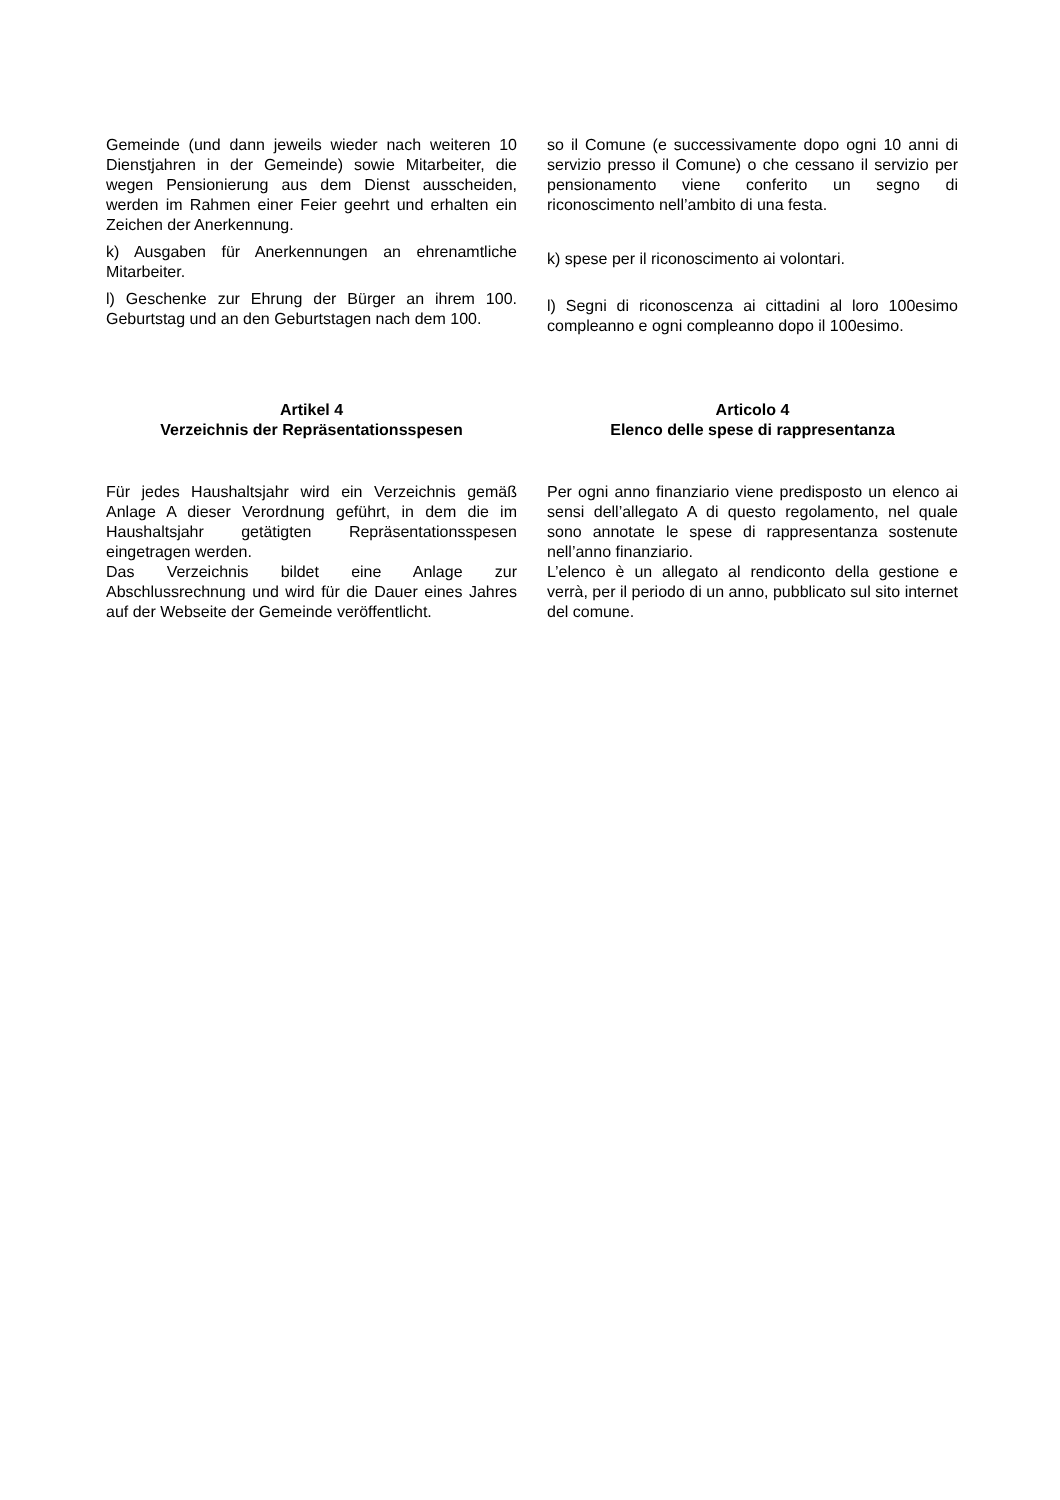Gemeinde (und dann jeweils wieder nach weiteren 10 Dienstjahren in der Gemeinde) sowie Mitarbeiter, die wegen Pensionierung aus dem Dienst ausscheiden, werden im Rahmen einer Feier geehrt und erhalten ein Zeichen der Anerkennung.
k) Ausgaben für Anerkennungen an ehrenamtliche Mitarbeiter.
l) Geschenke zur Ehrung der Bürger an ihrem 100. Geburtstag und an den Geburtstagen nach dem 100.
so il Comune (e successivamente dopo ogni 10 anni di servizio presso il Comune) o che cessano il servizio per pensionamento viene conferito un segno di riconoscimento nell’ambito di una festa.
k) spese per il riconoscimento ai volontari.
l) Segni di riconoscenza ai cittadini al loro 100esimo compleanno e ogni compleanno dopo il 100esimo.
Artikel 4
Verzeichnis der Repräsentationsspesen
Articolo 4
Elenco delle spese di rappresentanza
Für jedes Haushaltsjahr wird ein Verzeichnis gemäß Anlage A dieser Verordnung geführt, in dem die im Haushaltsjahr getätigten Repräsentationsspesen eingetragen werden.
Das Verzeichnis bildet eine Anlage zur Abschlussrechnung und wird für die Dauer eines Jahres auf der Webseite der Gemeinde veröffentlicht.
Per ogni anno finanziario viene predisposto un elenco ai sensi dell’allegato A di questo regolamento, nel quale sono annotate le spese di rappresentanza sostenute nell’anno finanziario.
L’elenco è un allegato al rendiconto della gestione e verrà, per il periodo di un anno, pubblicato sul sito internet del comune.